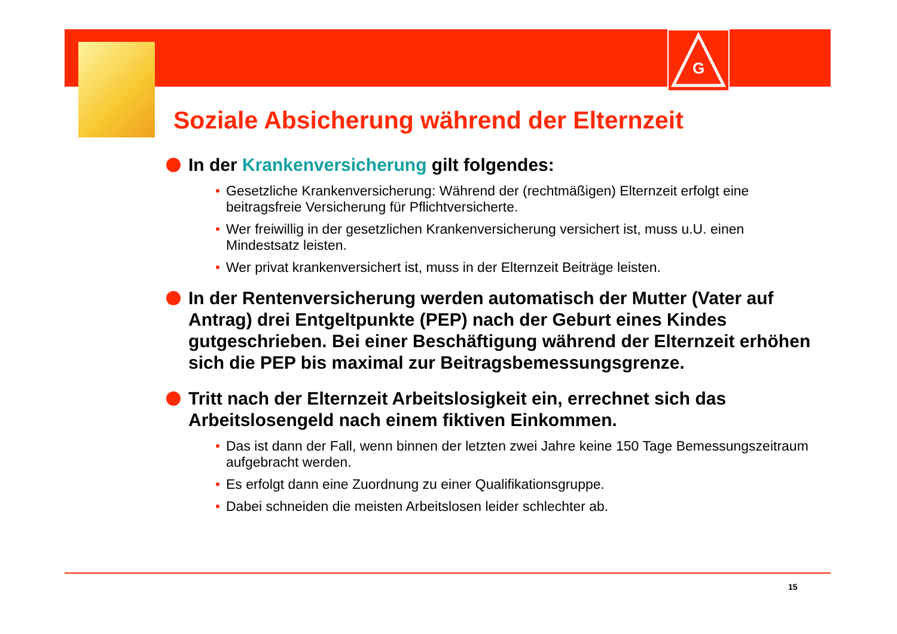G
Soziale Absicherung während der Elternzeit
In der Krankenversicherung gilt folgendes:
• Gesetzliche Krankenversicherung: Während der (rechtmäßigen) Elternzeit erfolgt eine beitragsfreie Versicherung für Pflichtversicherte.
• Wer freiwillig in der gesetzlichen Krankenversicherung versichert ist, muss u.U. einen Mindestsatz leisten.
• Wer privat krankenversichert ist, muss in der Elternzeit Beiträge leisten.
In der Rentenversicherung werden automatisch der Mutter (Vater auf Antrag) drei Entgeltpunkte (PEP) nach der Geburt eines Kindes gutgeschrieben. Bei einer Beschäftigung während der Elternzeit erhöhen sich die PEP bis maximal zur Beitragsbemessungsgrenze.
Tritt nach der Elternzeit Arbeitslosigkeit ein, errechnet sich das Arbeitslosengeld nach einem fiktiven Einkommen.
• Das ist dann der Fall, wenn binnen der letzten zwei Jahre keine 150 Tage Bemessungszeitraum aufgebracht werden.
• Es erfolgt dann eine Zuordnung zu einer Qualifikationsgruppe.
• Dabei schneiden die meisten Arbeitslosen leider schlechter ab.
15